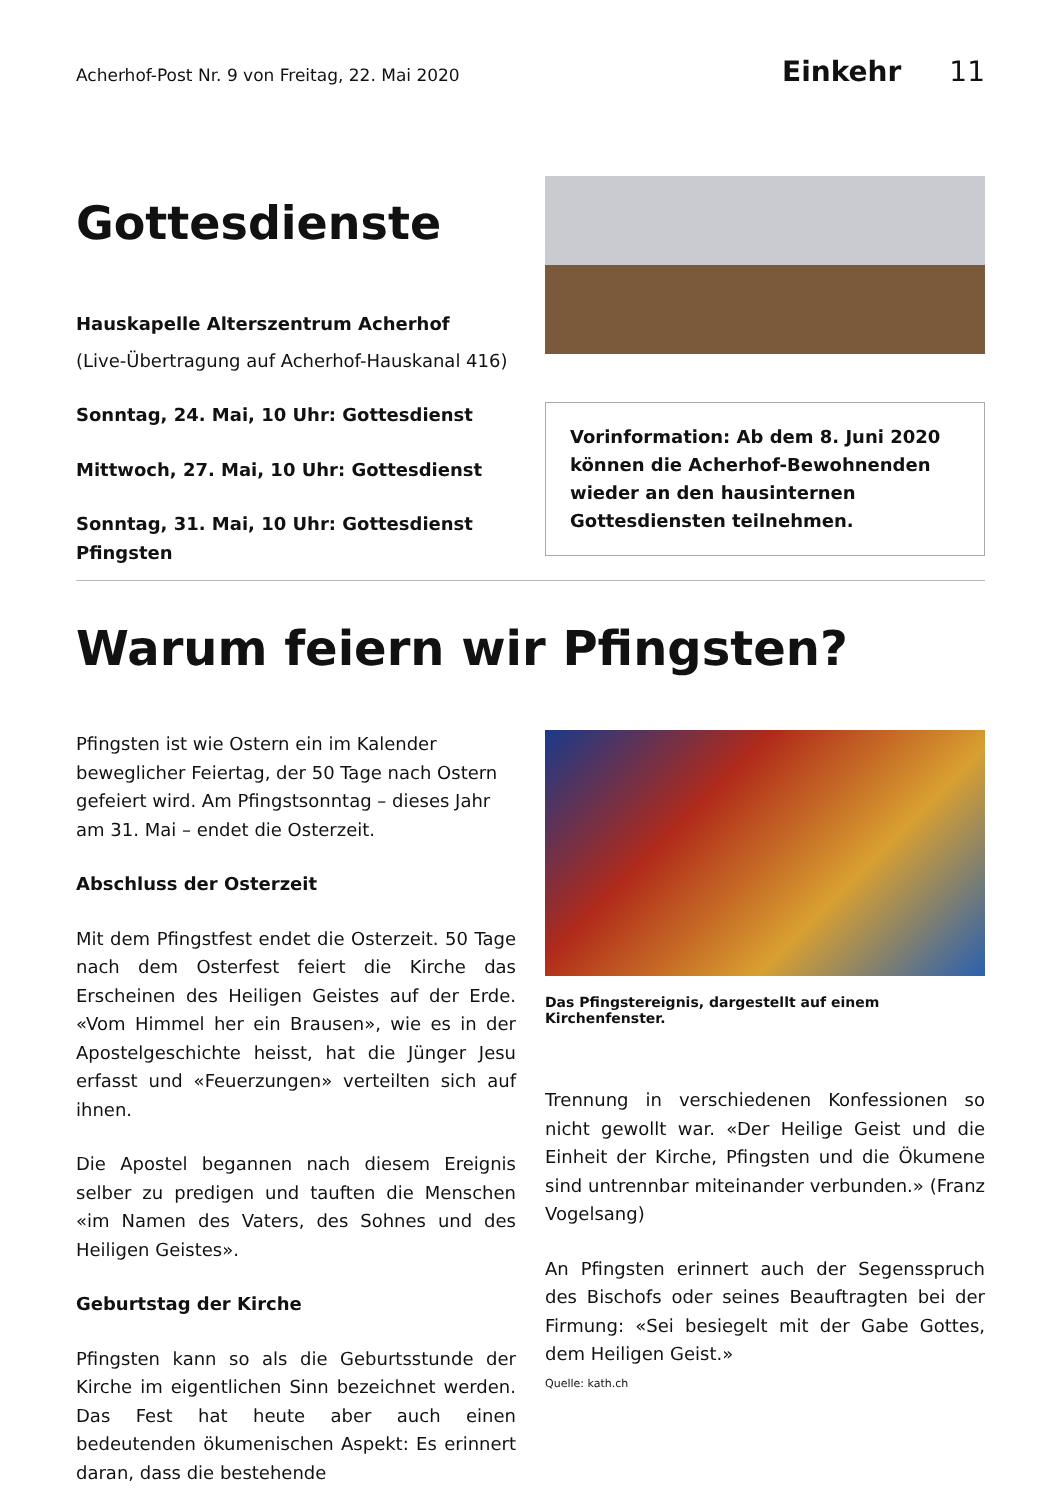Acherhof-Post Nr. 9 von Freitag, 22. Mai 2020
Einkehr 11
Gottesdienste
Hauskapelle Alterszentrum Acherhof
(Live-Übertragung auf Acherhof-Hauskanal 416)
Sonntag, 24. Mai, 10 Uhr: Gottesdienst
Mittwoch, 27. Mai, 10 Uhr: Gottesdienst
Sonntag, 31. Mai, 10 Uhr: Gottesdienst Pfingsten
Vorinformation: Ab dem 8. Juni 2020 können die Acherhof-Bewohnenden wieder an den hausinternen Gottesdiensten teilnehmen.
Warum feiern wir Pfingsten?
Pfingsten ist wie Ostern ein im Kalender beweglicher Feiertag, der 50 Tage nach Ostern gefeiert wird. Am Pfingstsonntag – dieses Jahr am 31. Mai – endet die Osterzeit.
Abschluss der Osterzeit
Mit dem Pfingstfest endet die Osterzeit. 50 Tage nach dem Osterfest feiert die Kirche das Erscheinen des Heiligen Geistes auf der Erde. «Vom Himmel her ein Brausen», wie es in der Apostelgeschichte heisst, hat die Jünger Jesu erfasst und «Feuerzungen» verteilten sich auf ihnen.
Die Apostel begannen nach diesem Ereignis selber zu predigen und tauften die Menschen «im Namen des Vaters, des Sohnes und des Heiligen Geistes».
Geburtstag der Kirche
Pfingsten kann so als die Geburtsstunde der Kirche im eigentlichen Sinn bezeichnet werden. Das Fest hat heute aber auch einen bedeutenden ökumenischen Aspekt: Es erinnert daran, dass die bestehende
Das Pfingstereignis, dargestellt auf einem Kirchenfenster.
Trennung in verschiedenen Konfessionen so nicht gewollt war. «Der Heilige Geist und die Einheit der Kirche, Pfingsten und die Ökumene sind untrennbar miteinander verbunden.» (Franz Vogelsang)
An Pfingsten erinnert auch der Segensspruch des Bischofs oder seines Beauftragten bei der Firmung: «Sei besiegelt mit der Gabe Gottes, dem Heiligen Geist.»
Quelle: kath.ch